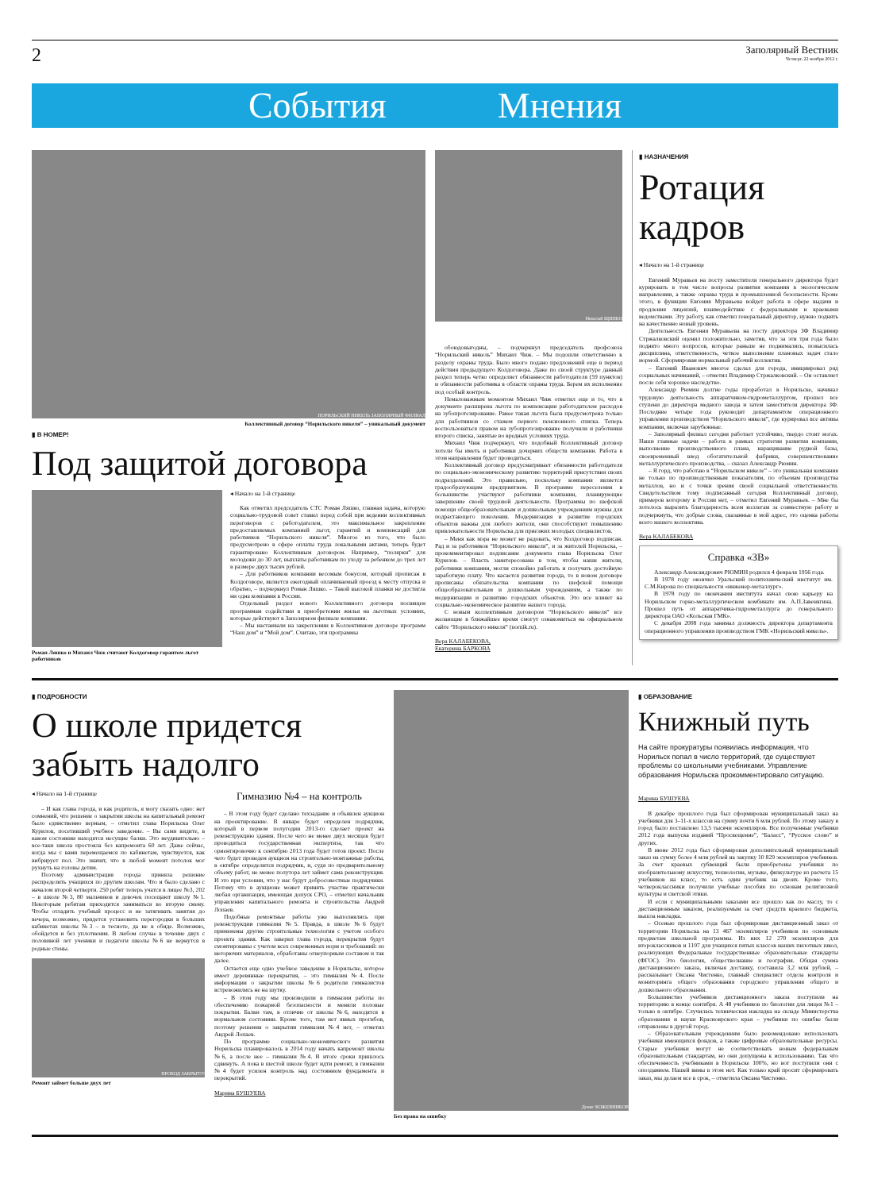2
Заполярный Вестник
Четверг, 22 ноября 2012 г.
События Мнения
НОРИЛЬСКИЙ НИКЕЛЬ ЗАПОЛЯРНЫЙ ФИЛИАЛ
Коллективный договор “Норильского никеля” – уникальный документ
▮ В НОМЕР!
Под защитой договора
Роман Ляшко и Михаил Чиж считают Колдоговор гарантом льгот работников
◂ Начало на 1-й странице
Как отметил председатель СТС Роман Ляшко, главная задача, которую социально-трудовой совет ставил перед собой при ведении коллективных переговоров с работодателем, это максимальное закрепление предоставляемых компанией льгот, гарантий и компенсаций для работников “Норильского никеля”. Многое из того, что было предусмотрено в сфере оплаты труда локальными актами, теперь будет гарантировано Коллективным договором. Например, “полярки” для молодежи до 30 лет, выплаты работникам по уходу за ребенком до трех лет в размере двух тысяч рублей.
– Для работников компании весомым бонусом, который прописан в Колдоговоре, является ежегодный оплачиваемый проезд к месту отпуска и обратно, – подчеркнул Роман Ляшко. – Такой высокой планки не достигла ни одна компания в России.
Отдельный раздел нового Коллективного договора посвящен программам содействия в приобретении жилья на льготных условиях, которые действуют в Заполярном филиале компании.
– Мы настаивали на закреплении в Коллективном договоре программ “Наш дом” и “Мой дом”. Считаю, эти программы
Николай ЩИПКО
обоюдовыгодны, – подчеркнул председатель профсоюза “Норильский никель” Михаил Чиж. – Мы подошли ответственно к разделу охраны труда. Было много подано предложений еще в период действия предыдущего Колдоговора. Даже по своей структуре данный раздел теперь четко определяет обязанности работодателя (59 пунктов) и обязанности работника в области охраны труда. Берем их исполнение под особый контроль.
Немаловажным моментом Михаил Чиж отметил еще и то, что в документе расширена льгота по компенсации работодателем расходов на зубопротезирование. Ранее такая льгота была предусмотрена только для работников со стажем первого пенсионного списка. Теперь воспользоваться правом на зубопротезирование получили и работники второго списка, занятые во вредных условиях труда.
Михаил Чиж подчеркнул, что подобный Коллективный договор хотели бы иметь и работники дочерних обществ компании. Работа в этом направлении будет проводиться.
Коллективный договор предусматривает обязанности работодателя по социально-экономическому развитию территорий присутствия своих подразделений. Это правильно, поскольку компания является градообразующим предприятием. В программе переселения в большинстве участвуют работники компании, планирующие завершение своей трудовой деятельности. Программы по шефской помощи общеобразовательным и дошкольным учреждениям нужны для подрастающего поколения. Модернизация и развитие городских объектов важны для любого жителя, они способствуют повышению привлекательности Норильска для приезжих молодых специалистов.
– Меня как мэра не может не радовать, что Колдоговор подписан. Рад и за работников “Норильского никеля”, и за жителей Норильска, – прокомментировал подписание документа глава Норильска Олег Курилов. – Власть заинтересована в том, чтобы наши жители, работники компании, могли спокойно работать и получать достойную заработную плату. Что касается развития города, то в новом договоре прописаны обязательства компании по шефской помощи общеобразовательным и дошкольным учреждениям, а также по модернизации и развитию городских объектов. Это все влияет на социально-экономическое развитие нашего города.
С новым коллективным договором “Норильского никеля” все желающие в ближайшее время смогут ознакомиться на официальном сайте “Норильского никеля” (nornik.ru).
Вера КАЛАБЕКОВА,
Екатерина БАРКОВА
▮ НАЗНАЧЕНИЯ
Ротация кадров
◂ Начало на 1-й странице
Евгений Муравьев на посту заместителя генерального директора будет курировать в том числе вопросы развития компании в экологическом направлении, а также охраны труда и промышленной безопасности. Кроме этого, в функции Евгения Муравьева войдет работа в сфере выдачи и продления лицензий, взаимодействие с федеральными и краевыми ведомствами. Эту работу, как отметил генеральный директор, нужно поднять на качественно новый уровень.
Деятельность Евгения Муравьева на посту директора ЗФ Владимир Стржалковский оценил положительно, заметив, что за эти три года было поднято много вопросов, которые раньше не поднимались, повысилась дисциплина, ответственность, четкое выполнение плановых задач стало нормой. Сформирован нормальный рабочий коллектив.
– Евгений Иванович многое сделал для города, инициировал ряд социальных начинаний, – отметил Владимир Стржалковский. – Он оставляет после себя хорошее наследство.
Александр Рюмин долгие годы проработал в Норильске, начинал трудовую деятельность аппаратчиком-гидрометаллургом, прошел все ступени до директора медного завода и затем заместителя директора ЗФ. Последние четыре года руководит департаментом операционного управления производством “Норильского никеля”, где курировал все активы компании, включая зарубежные.
– Заполярный филиал сегодня работает устойчиво, твердо стоит ногах. Наши главные задачи – работа в рамках стратегии развития компании, выполнение производственного плана, наращивание рудной базы, своевременный ввод обогатительной фабрики, совершенствование металлургического производства, – сказал Александр Рюмин.
– Я горд, что работаю в “Норильском никеле” – это уникальная компания не только по производственным показателям, по объемам производства металлов, но и с точки зрения своей социальной ответственности. Свидетельством тому подписанный сегодня Коллективный договор, примеров которому в России нет, – отметил Евгений Муравьев. – Мне бы хотелось выразить благодарность всем коллегам за совместную работу и подчеркнуть, что добрые слова, сказанные в мой адрес, это оценка работы всего нашего коллектива.
Вера КАЛАБЕКОВА
Справка «ЗВ»
Александр Александрович РЮМИН родился 4 февраля 1956 года.
В 1978 году окончил Уральский политехнический институт им. С.М.Кирова по специальности «инженер-металлург».
В 1978 году по окончании института начал свою карьеру на Норильском горно-металлургическом комбинате им. А.П.Завенягина. Прошел путь от аппаратчика-гидрометаллурга до генерального директора ОАО «Кольская ГМК».
С декабря 2008 года занимал должность директора департамента операционного управления производством ГМК «Норильский никель».
▮ ПОДРОБНОСТИ
О школе придется забыть надолго
◂ Начало на 1-й странице
– И как глава города, и как родитель, я могу сказать одно: нет сомнений, что решение о закрытии школы на капитальный ремонт было единственно верным, – отметил глава Норильска Олег Курилов, посетивший учебное заведение. – Вы сами видите, в каком состоянии находятся несущие балки. Это неудивительно – все-таки школа простояла без капремонта 60 лет. Даже сейчас, когда мы с вами перемещаемся по кабинетам, чувствуется, как вибрирует пол. Это значит, что в любой момент потолок мог рухнуть на головы детям.
Поэтому администрация города приняла решение распределить учащихся по другим школам. Что и было сделано с началом второй четверти. 250 ребят теперь учатся в лицее №3, 202 – в школе №3, 80 мальчиков и девочек посещают школу №1. Некоторым ребятам приходится заниматься во вторую смену. Чтобы отладить учебный процесс и не затягивать занятия до вечера, возможно, придется установить перегородки в больших кабинетах школы №3 – в тесноте, да не в обиде. Возможно, обойдется и без уплотнения. В любом случае в течение двух с половиной лет ученики и педагоги школы №6 не вернутся в родные стены.
ПРОХОД ЗАКРЫТ!!!
Ремонт займет больше двух лет
Гимназию №4 – на контроль
– В этом году будет сделано техзадание и объявлен аукцион на проектирование. В январе будет определен подрядчик, который в первом полугодии 2013-го сделает проект на реконструкцию здания. После чего не менее двух месяцев будет проводиться государственная экспертиза, так что ориентировочно к сентябрю 2013 года будет готов проект. После чего будет проведен аукцион на строительно-монтажные работы, в октябре определится подрядчик, и, судя по предварительному объему работ, не менее полутора лет займет сама реконструкция. И это при условии, что у нас будут добросовестные подрядчики. Потому что в аукционе может принять участие практически любая организация, имеющая допуск СРО, – отметил начальник управления капитального ремонта и строительства Андрей Лопаев.
Подобные ремонтные работы уже выполнялись при реконструкции гимназии №5. Правда, в школе №6 будут применены другие строительные технологии с учетом особого проекта здания. Как заверил глава города, перекрытия будут смонтированы с учетом всех современных норм и требований: из негорючих материалов, обработаны огнеупорным составом и так далее.
Остается еще одно учебное заведение в Норильске, которое имеет деревянные перекрытия, – это гимназия №4. После информации о закрытии школы №6 родители гимназистов встревожились не на шутку.
– В этом году мы производили в гимназии работы по обеспечению пожарной безопасности и меняли половые покрытия. Балки там, в отличие от школы №6, находятся в нормальном состоянии. Кроме того, там нет явных прогибов, поэтому решения о закрытии гимназии №4 нет, – отметил Андрей Лопаев.
По программе социально-экономического развития Норильска планировалось в 2014 году начать капремонт школы №6, а после нее – гимназии №4. В итоге сроки пришлось сдвинуть. А пока в шестой школе будет идти ремонт, в гимназии №4 будет усилен контроль над состоянием фундамента и перекрытий.
Марина БУШУЕВА
Денис КОЖЕВНИКОВ
Без права на ошибку
▮ ОБРАЗОВАНИЕ
Книжный путь
На сайте прокуратуры появилась информация, что Норильск попал в число территорий, где существуют проблемы со школьными учебниками. Управление образования Норильска прокомментировало ситуацию.
Марина БУШУЕВА
В декабре прошлого года был сформирован муниципальный заказ на учебники для 3–11-х классов на сумму почти 6 млн рублей. По этому заказу в город было поставлено 13,5 тысячи экземпляров. Все полученные учебники 2012 года выпуска изданий “Просвещение”, “Баласс”, “Русское слово” и других.
В июне 2012 года был сформирован дополнительный муниципальный заказ на сумму более 4 млн рублей на закупку 10 829 экземпляров учебников. За счет краевых субвенций были приобретены учебники по изобразительному искусству, технологии, музыке, физкультуре из расчета 15 учебников на класс, то есть один учебник на двоих. Кроме того, четвероклассники получили учебные пособия по основам религиозной культуры и светской этики.
И если с муниципальными заказами все прошло как по маслу, то с дистанционным заказом, реализуемым за счет средств краевого бюджета, вышла накладка.
– Осенью прошлого года был сформирован дистанционный заказ от территории Норильска на 13 467 экземпляров учебников по основным предметам школьной программы. Из них 12 270 экземпляров для второклассников и 1197 для учащихся пятых классов наших пилотных школ, реализующих Федеральные государственные образовательные стандарты (ФГОС). Это биология, обществознание и география. Общая сумма дистанционного заказа, включая доставку, составила 3,2 млн рублей, – рассказывает Оксана Чистенко, главный специалист отдела контроля и мониторинга общего образования городского управления общего и дошкольного образования.
Большинство учебников дистанционного заказа поступили на территорию в конце сентября. А 48 учебников по биологии для лицея №1 – только в октябре. Случилась техническая накладка на складе Министерства образования и науки Красноярского края – учебники по ошибке были отправлены в другой город.
– Образовательным учреждениям было рекомендовано использовать учебники имеющихся фондов, а также цифровые образовательные ресурсы. Старые учебники могут не соответствовать новым федеральным образовательным стандартам, но они допущены к использованию. Так что обеспеченность учебниками в Норильске 100%, но вот поступили они с опозданием. Нашей вины в этом нет. Как только край просит сформировать заказ, мы делаем все в срок, – отметила Оксана Чистенко.